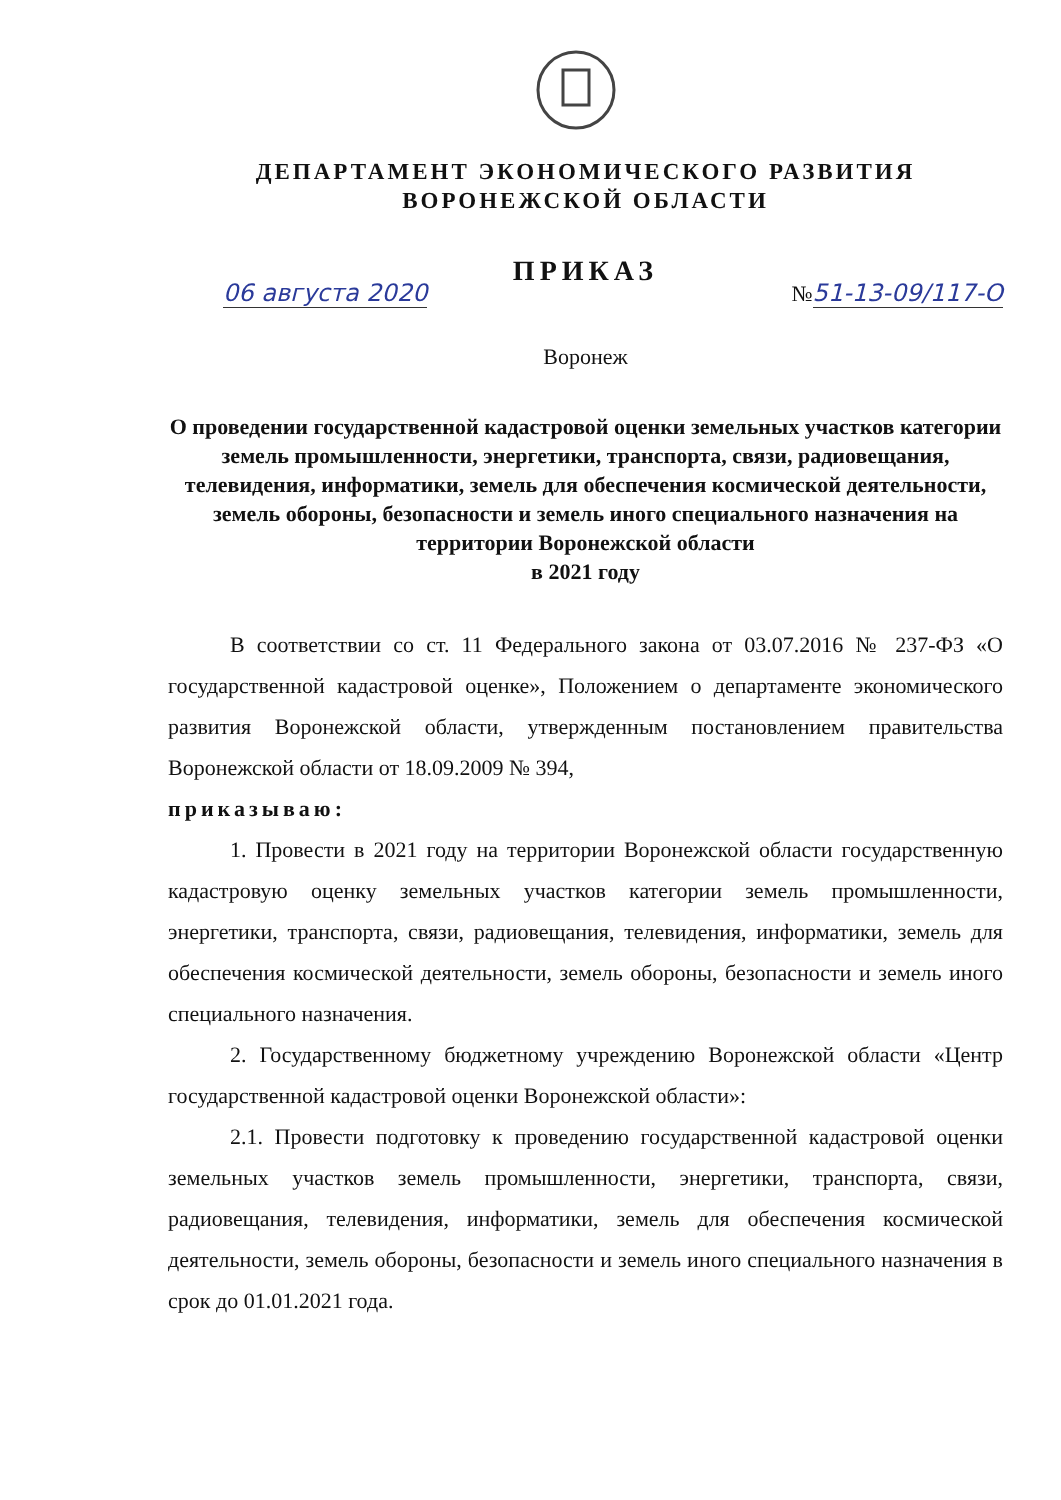ДЕПАРТАМЕНТ ЭКОНОМИЧЕСКОГО РАЗВИТИЯ
ВОРОНЕЖСКОЙ ОБЛАСТИ
ПРИКАЗ
06 августа 2020 №51-13-09/117-О
Воронеж
О проведении государственной кадастровой оценки земельных участков категории земель промышленности, энергетики, транспорта, связи, радиовещания, телевидения, информатики, земель для обеспечения космической деятельности, земель обороны, безопасности и земель иного специального назначения на территории Воронежской области
в 2021 году
В соответствии со ст. 11 Федерального закона от 03.07.2016 № 237-ФЗ «О государственной кадастровой оценке», Положением о департаменте экономического развития Воронежской области, утвержденным постановлением правительства Воронежской области от 18.09.2009 № 394,
приказываю:
1. Провести в 2021 году на территории Воронежской области государственную кадастровую оценку земельных участков категории земель промышленности, энергетики, транспорта, связи, радиовещания, телевидения, информатики, земель для обеспечения космической деятельности, земель обороны, безопасности и земель иного специального назначения.
2. Государственному бюджетному учреждению Воронежской области «Центр государственной кадастровой оценки Воронежской области»:
2.1. Провести подготовку к проведению государственной кадастровой оценки земельных участков земель промышленности, энергетики, транспорта, связи, радиовещания, телевидения, информатики, земель для обеспечения космической деятельности, земель обороны, безопасности и земель иного специального назначения в срок до 01.01.2021 года.